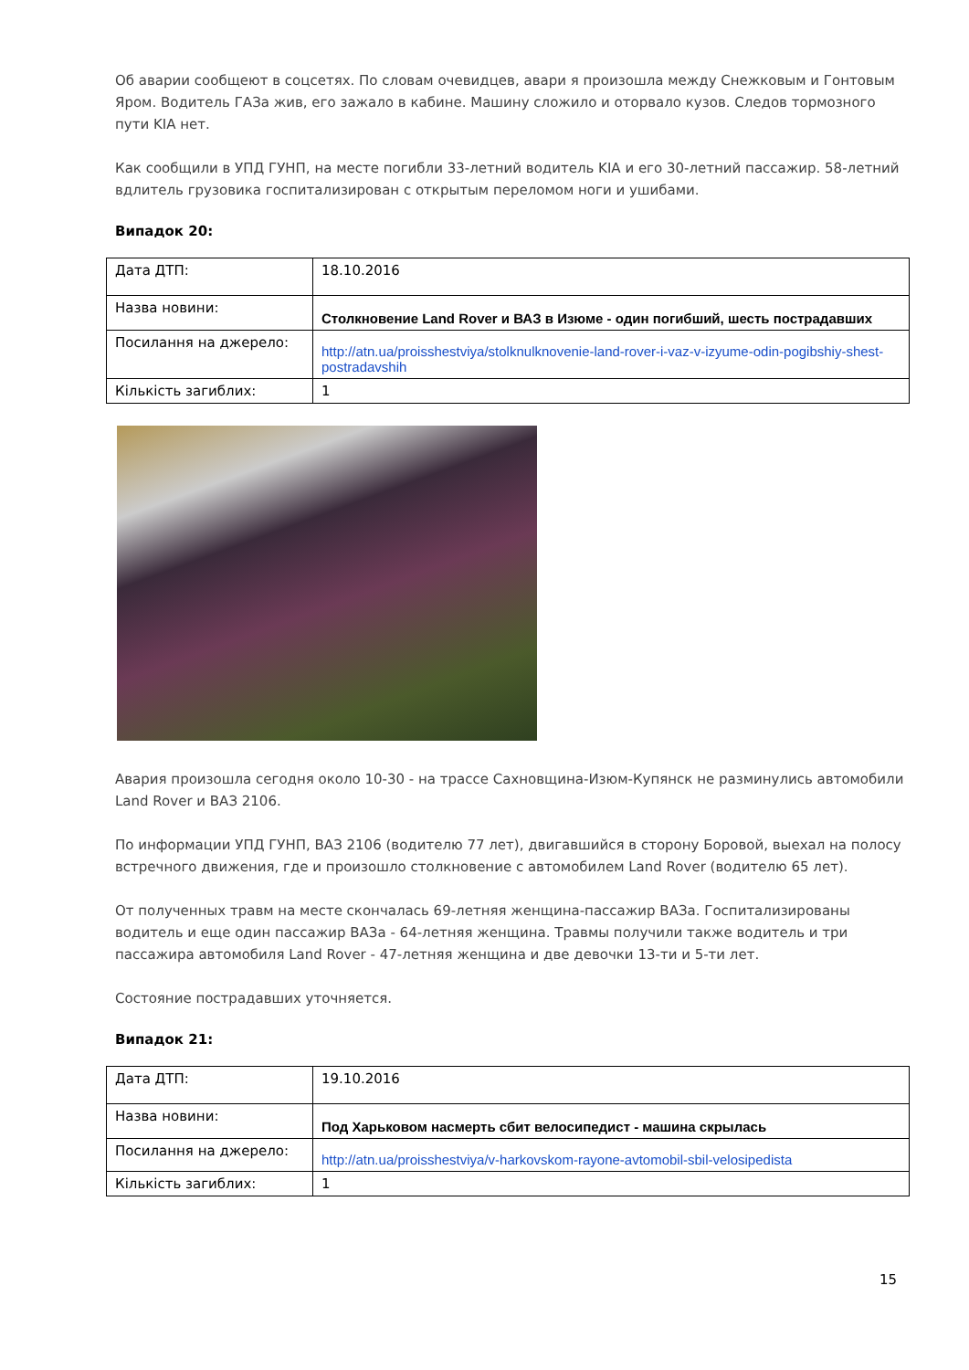Об аварии сообщеют в соцсетях. По словам очевидцев, авари я произошла между Снежковым и Гонтовым Яром. Водитель ГАЗа жив, его зажало в кабине. Машину сложило и оторвало кузов. Следов тормозного пути KIA нет.
Как сообщили в УПД ГУНП, на месте погибли 33-летний водитель KIA и его 30-летний пассажир. 58-летний вдлитель грузовика госпитализирован с открытым переломом ноги и ушибами.
Випадок 20:
| Дата ДТП: | 18.10.2016 |
| Назва новини: | Столкновение Land Rover и ВАЗ в Изюме - один погибший, шесть пострадавших |
| Посилання на джерело: | http://atn.ua/proisshestviya/stolknulknovenie-land-rover-i-vaz-v-izyume-odin-pogibshiy-shest-postradavshih |
| Кількість загиблих: | 1 |
Авария произошла сегодня около 10-30 - на трассе Сахновщина-Изюм-Купянск не разминулись автомобили Land Rover и ВАЗ 2106.
По информации УПД ГУНП, ВАЗ 2106 (водителю 77 лет), двигавшийся в сторону Боровой, выехал на полосу встречного движения, где и произошло столкновение с автомобилем Land Rover (водителю 65 лет).
От полученных травм на месте скончалась 69-летняя женщина-пассажир ВАЗа. Госпитализированы водитель и еще один пассажир ВАЗа - 64-летняя женщина. Травмы получили также водитель и три пассажира автомобиля Land Rover - 47-летняя женщина и две девочки 13-ти и 5-ти лет.
Состояние пострадавших уточняется.
Випадок 21:
| Дата ДТП: | 19.10.2016 |
| Назва новини: | Под Харьковом насмерть сбит велосипедист - машина скрылась |
| Посилання на джерело: | http://atn.ua/proisshestviya/v-harkovskom-rayone-avtomobil-sbil-velosipedista |
| Кількість загиблих: | 1 |
15